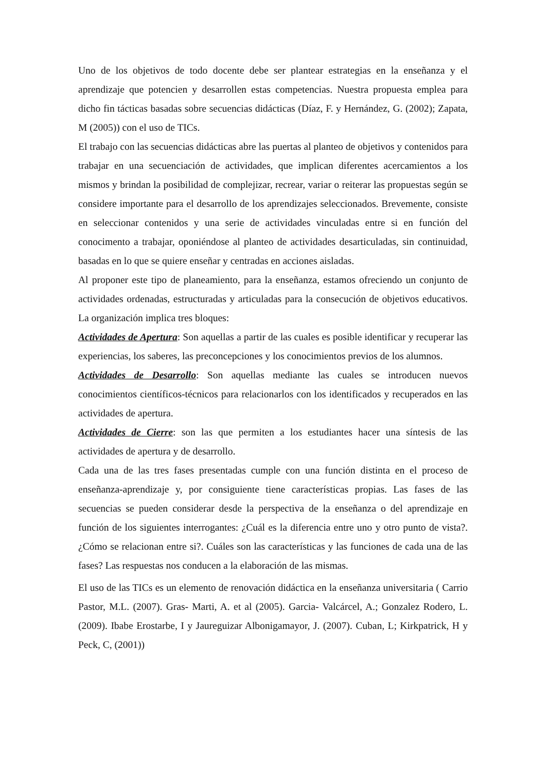Uno de los objetivos de todo docente debe ser plantear estrategias en la enseñanza y el aprendizaje que potencien y desarrollen estas competencias. Nuestra propuesta emplea para dicho fin tácticas basadas sobre secuencias didácticas (Díaz, F. y Hernández, G. (2002); Zapata, M (2005)) con el uso de TICs.
El trabajo con las secuencias didácticas abre las puertas al planteo de objetivos y contenidos para trabajar en una secuenciación de actividades, que implican diferentes acercamientos a los mismos y brindan la posibilidad de complejizar, recrear, variar o reiterar las propuestas según se considere importante para el desarrollo de los aprendizajes seleccionados. Brevemente, consiste en seleccionar contenidos y una serie de actividades vinculadas entre si en función del conocimento a trabajar, oponiéndose al planteo de actividades desarticuladas, sin continuidad, basadas en lo que se quiere enseñar y centradas en acciones aisladas.
Al proponer este tipo de planeamiento, para la enseñanza, estamos ofreciendo un conjunto de actividades ordenadas, estructuradas y articuladas para la consecución de objetivos educativos. La organización implica tres bloques:
Actividades de Apertura: Son aquellas a partir de las cuales es posible identificar y recuperar las experiencias, los saberes, las preconcepciones y los conocimientos previos de los alumnos.
Actividades de Desarrollo: Son aquellas mediante las cuales se introducen nuevos conocimientos científicos-técnicos para relacionarlos con los identificados y recuperados en las actividades de apertura.
Actividades de Cierre: son las que permiten a los estudiantes hacer una síntesis de las actividades de apertura y de desarrollo.
Cada una de las tres fases presentadas cumple con una función distinta en el proceso de enseñanza-aprendizaje y, por consiguiente tiene características propias. Las fases de las secuencias se pueden considerar desde la perspectiva de la enseñanza o del aprendizaje en función de los siguientes interrogantes: ¿Cuál es la diferencia entre uno y otro punto de vista?. ¿Cómo se relacionan entre si?. Cuáles son las características y las funciones de cada una de las fases? Las respuestas nos conducen a la elaboración de las mismas.
El uso de las TICs es un elemento de renovación didáctica en la enseñanza universitaria ( Carrio Pastor, M.L. (2007). Gras- Marti, A. et al (2005). Garcia- Valcárcel, A.; Gonzalez Rodero, L. (2009). Ibabe Erostarbe, I y Jaureguizar Albonigamayor, J. (2007). Cuban, L; Kirkpatrick, H y Peck, C, (2001))